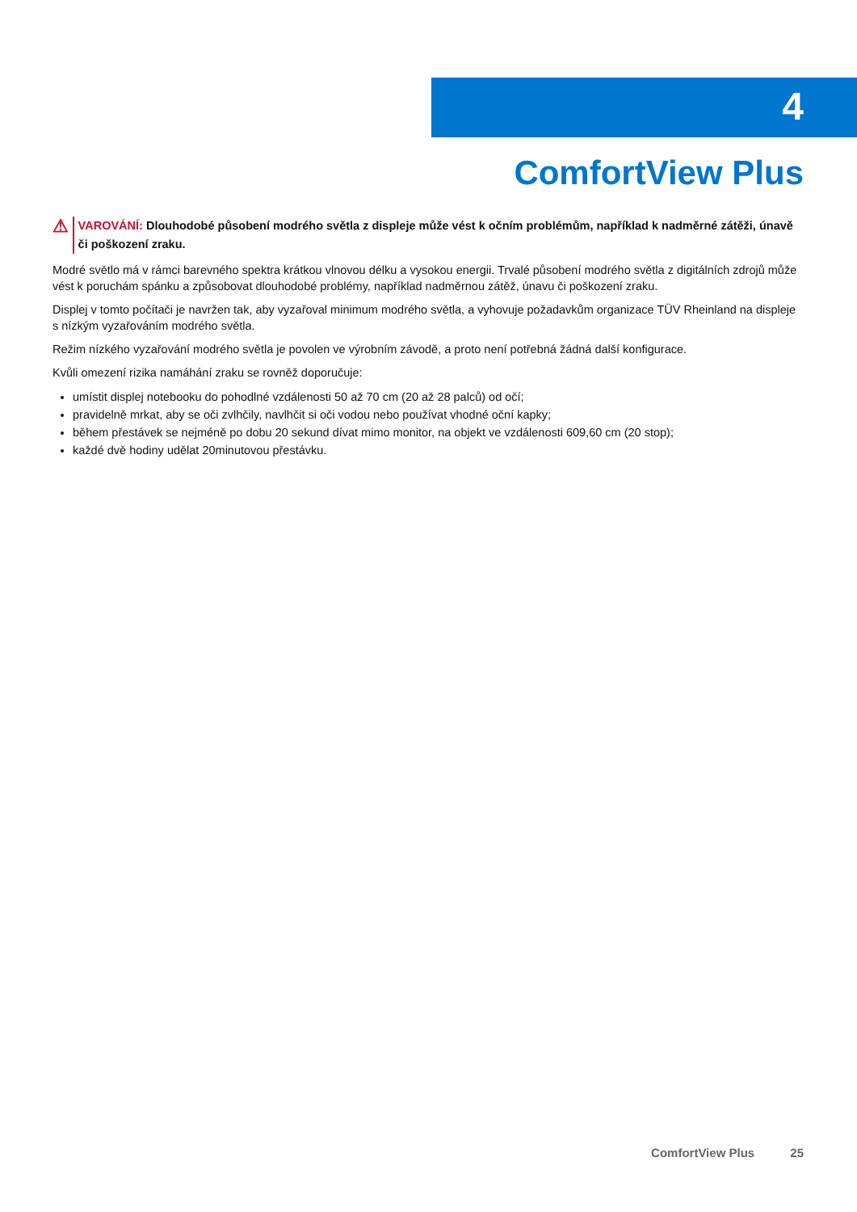4
ComfortView Plus
⚠
VAROVÁNÍ: Dlouhodobé působení modrého světla z displeje může vést k očním problémům, například k nadměrné zátěži, únavě či poškození zraku.
Modré světlo má v rámci barevného spektra krátkou vlnovou délku a vysokou energii. Trvalé působení modrého světla z digitálních zdrojů může vést k poruchám spánku a způsobovat dlouhodobé problémy, například nadměrnou zátěž, únavu či poškození zraku.
Displej v tomto počítači je navržen tak, aby vyzařoval minimum modrého světla, a vyhovuje požadavkům organizace TÜV Rheinland na displeje s nízkým vyzařováním modrého světla.
Režim nízkého vyzařování modrého světla je povolen ve výrobním závodě, a proto není potřebná žádná další konfigurace.
Kvůli omezení rizika namáhání zraku se rovněž doporučuje:
umístit displej notebooku do pohodlné vzdálenosti 50 až 70 cm (20 až 28 palců) od očí;
pravidelně mrkat, aby se oči zvlhčily, navlhčit si oči vodou nebo používat vhodné oční kapky;
během přestávek se nejméně po dobu 20 sekund dívat mimo monitor, na objekt ve vzdálenosti 609,60 cm (20 stop);
každé dvě hodiny udělat 20minutovou přestávku.
ComfortView Plus 25